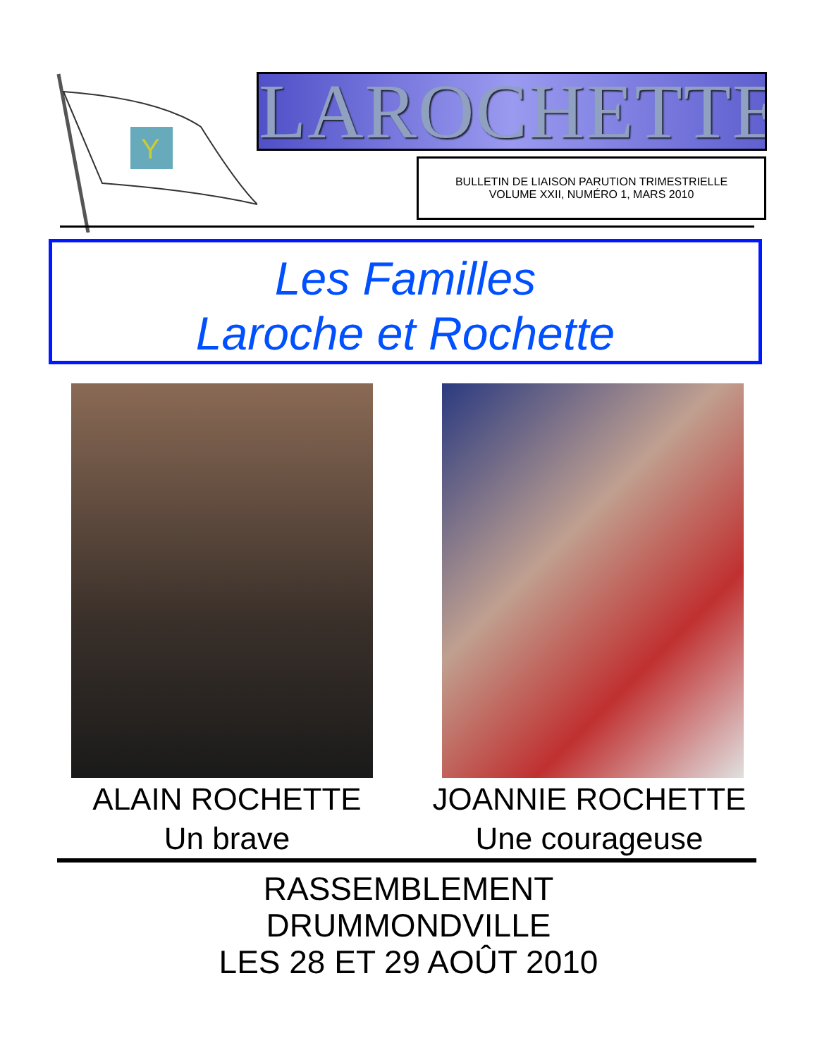Y
LAROCHETTE
BULLETIN DE LIAISON PARUTION TRIMESTRIELLE
VOLUME XXII, NUMÉRO 1, MARS 2010
Les Familles
Laroche et Rochette
ALAIN ROCHETTE
Un brave
JOANNIE ROCHETTE
Une courageuse
RASSEMBLEMENT
DRUMMONDVILLE
LES 28 ET 29 AOÛT 2010